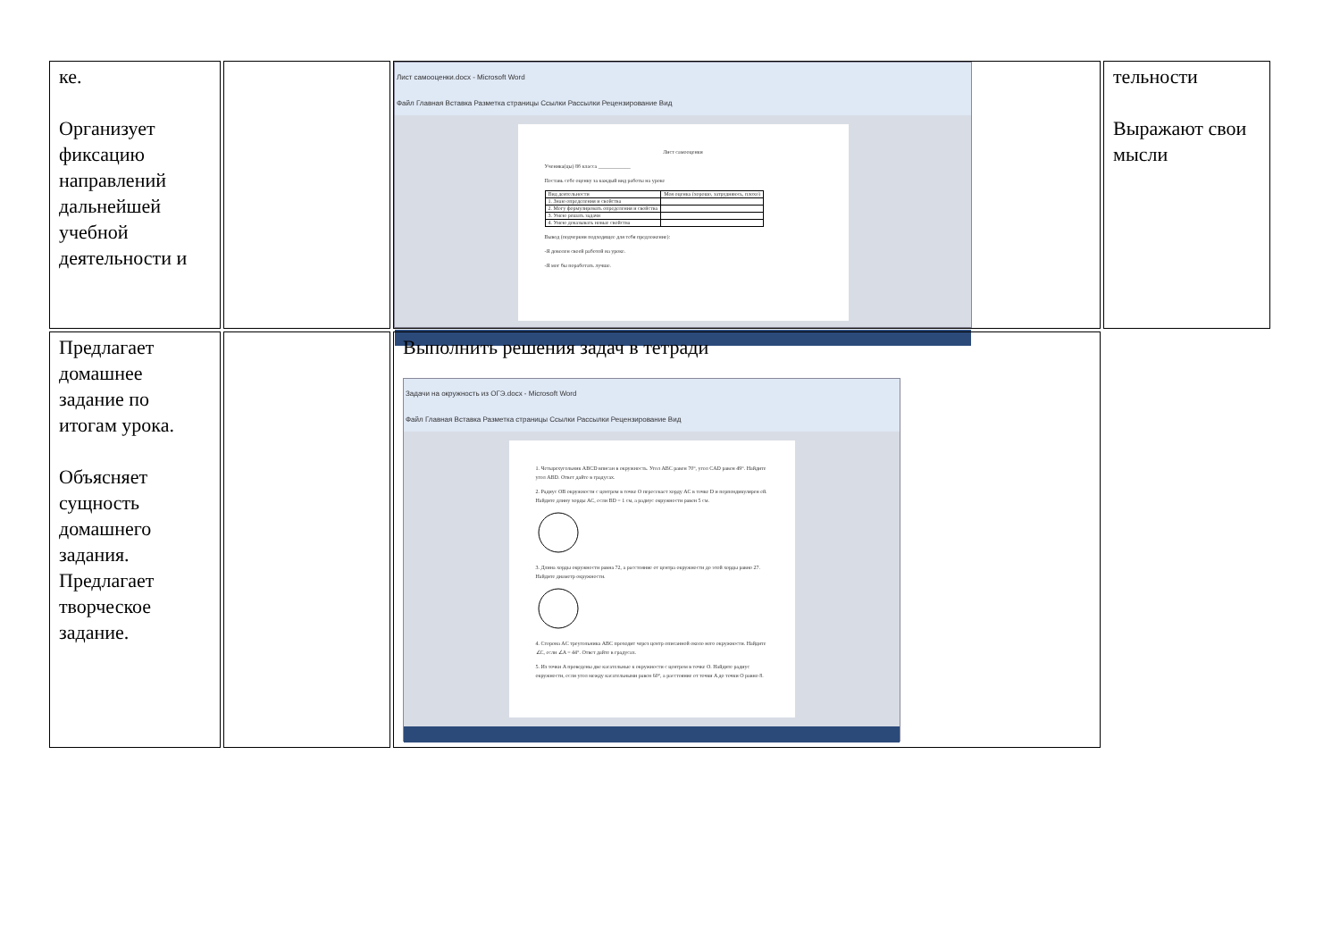| ке. Организует фиксацию направлений дальнейшей учебной деятельности и | | Лист самооценки.docx - Microsoft Word Файл Главная Вставка Разметка страницы Ссылки Рассылки Рецензирование Вид Лист самооценки Ученика(цы) 8б класса ____________ Поставь себе оценку за каждый вид работы на уроке / Вид деятельности / Моя оценка (хорошо, затрудняюсь, плохо) / / 1. Знаю определения и свойства / / / 2. Могу формулировать определения и свойства / / / 3. Умею решать задачи / / / 4. Умею доказывать новые свойства / / Вывод (подчеркни подходящее для тебя предложение): -Я доволен своей работой на уроке. -Я мог бы поработать лучше. | тельности Выражают свои мысли |
| Предлагает домашнее задание по итогам урока. Объясняет сущность домашнего задания. Предлагает творческое задание. | | Выполнить решения задач в тетради Задачи на окружность из ОГЭ.docx - Microsoft Word Файл Главная Вставка Разметка страницы Ссылки Рассылки Рецензирование Вид 1. Четырехугольник ABCD вписан в окружность. Угол ABC равен 70°, угол CAD равен 49°. Найдите угол ABD. Ответ дайте в градусах. 2. Радиус OB окружности с центром в точке O пересекает хорду AC в точке D и перпендикулярен ей. Найдите длину хорды AC, если BD = 1 см, а радиус окружности равен 5 см. 3. Длина хорды окружности равна 72, а расстояние от центра окружности до этой хорды равно 27. Найдите диаметр окружности. 4. Сторона AC треугольника ABC проходит через центр описанной около него окружности. Найдите ∠C, если ∠A = 44°. Ответ дайте в градусах. 5. Из точки A проведены две касательные к окружности с центром в точке O. Найдите радиус окружности, если угол между касательными равен 60°, а расстояние от точки A до точки O равно 8. | |